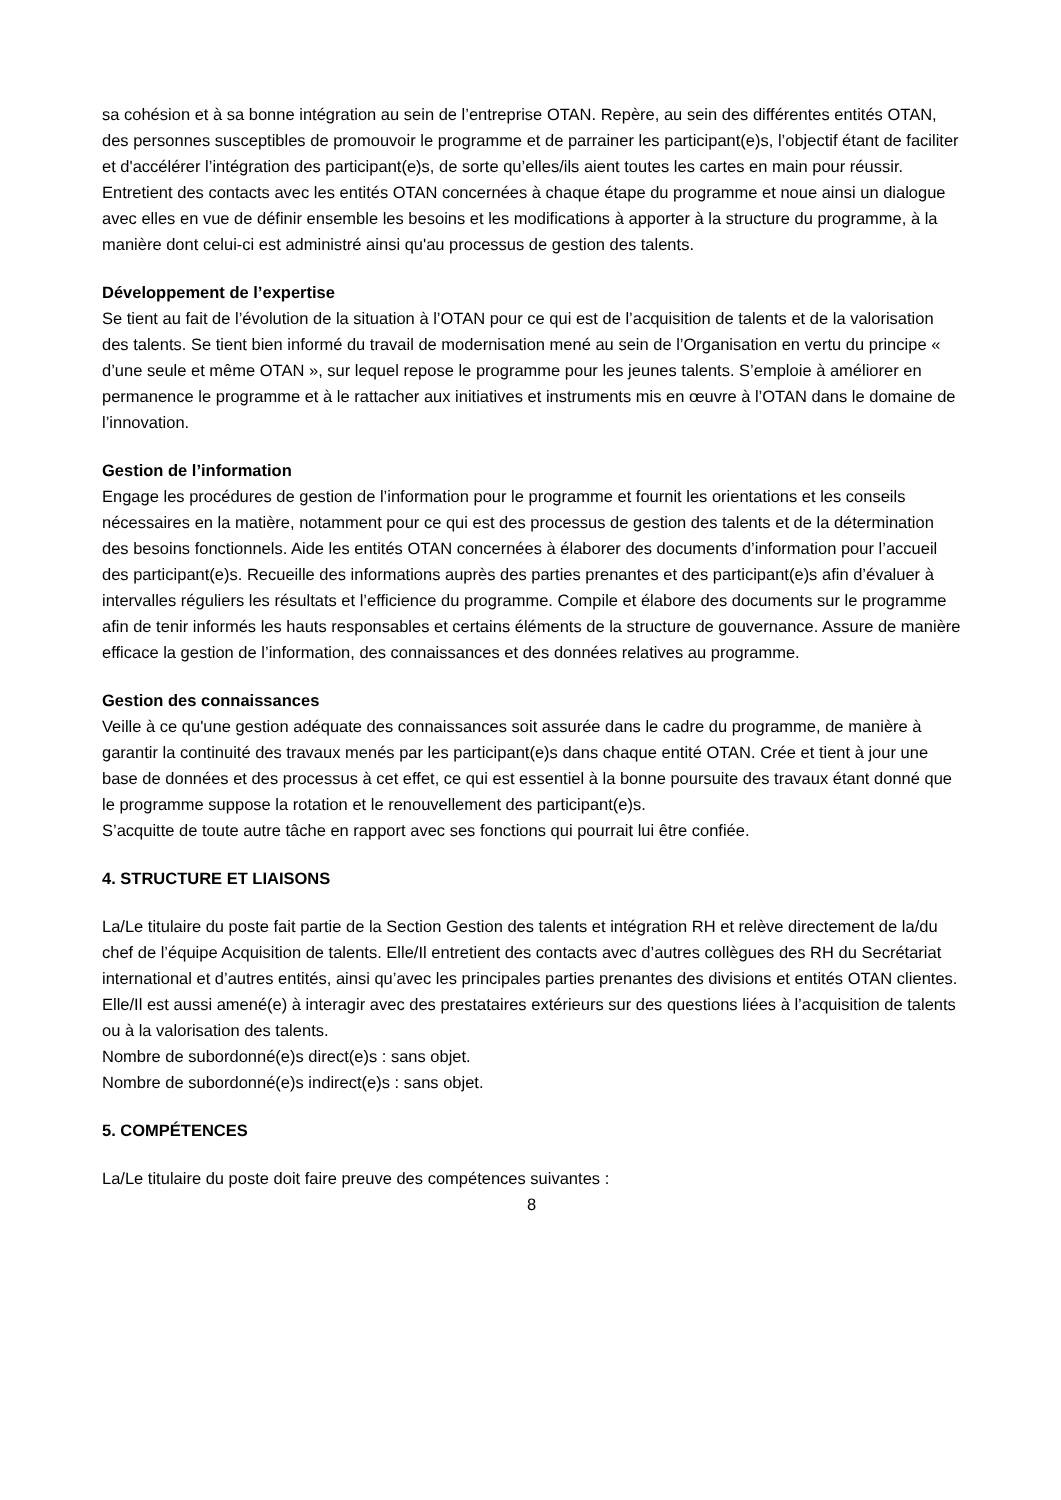sa cohésion et à sa bonne intégration au sein de l’entreprise OTAN. Repère, au sein des différentes entités OTAN, des personnes susceptibles de promouvoir le programme et de parrainer les participant(e)s, l’objectif étant de faciliter et d'accélérer l’intégration des participant(e)s, de sorte qu’elles/ils aient toutes les cartes en main pour réussir. Entretient des contacts avec les entités OTAN concernées à chaque étape du programme et noue ainsi un dialogue avec elles en vue de définir ensemble les besoins et les modifications à apporter à la structure du programme, à la manière dont celui-ci est administré ainsi qu'au processus de gestion des talents.
Développement de l’expertise
Se tient au fait de l’évolution de la situation à l’OTAN pour ce qui est de l’acquisition de talents et de la valorisation des talents. Se tient bien informé du travail de modernisation mené au sein de l’Organisation en vertu du principe « d’une seule et même OTAN », sur lequel repose le programme pour les jeunes talents. S’emploie à améliorer en permanence le programme et à le rattacher aux initiatives et instruments mis en œuvre à l’OTAN dans le domaine de l’innovation.
Gestion de l’information
Engage les procédures de gestion de l’information pour le programme et fournit les orientations et les conseils nécessaires en la matière, notamment pour ce qui est des processus de gestion des talents et de la détermination des besoins fonctionnels. Aide les entités OTAN concernées à élaborer des documents d’information pour l’accueil des participant(e)s. Recueille des informations auprès des parties prenantes et des participant(e)s afin d’évaluer à intervalles réguliers les résultats et l’efficience du programme. Compile et élabore des documents sur le programme afin de tenir informés les hauts responsables et certains éléments de la structure de gouvernance. Assure de manière efficace la gestion de l’information, des connaissances et des données relatives au programme.
Gestion des connaissances
Veille à ce qu'une gestion adéquate des connaissances soit assurée dans le cadre du programme, de manière à garantir la continuité des travaux menés par les participant(e)s dans chaque entité OTAN. Crée et tient à jour une base de données et des processus à cet effet, ce qui est essentiel à la bonne poursuite des travaux étant donné que le programme suppose la rotation et le renouvellement des participant(e)s.
S’acquitte de toute autre tâche en rapport avec ses fonctions qui pourrait lui être confiée.
4. STRUCTURE ET LIAISONS
La/Le titulaire du poste fait partie de la Section Gestion des talents et intégration RH et relève directement de la/du chef de l’équipe Acquisition de talents. Elle/Il entretient des contacts avec d’autres collègues des RH du Secrétariat international et d’autres entités, ainsi qu’avec les principales parties prenantes des divisions et entités OTAN clientes. Elle/Il est aussi amené(e) à interagir avec des prestataires extérieurs sur des questions liées à l’acquisition de talents ou à la valorisation des talents.
Nombre de subordonné(e)s direct(e)s : sans objet.
Nombre de subordonné(e)s indirect(e)s : sans objet.
5. COMPÉTENCES
La/Le titulaire du poste doit faire preuve des compétences suivantes :
8